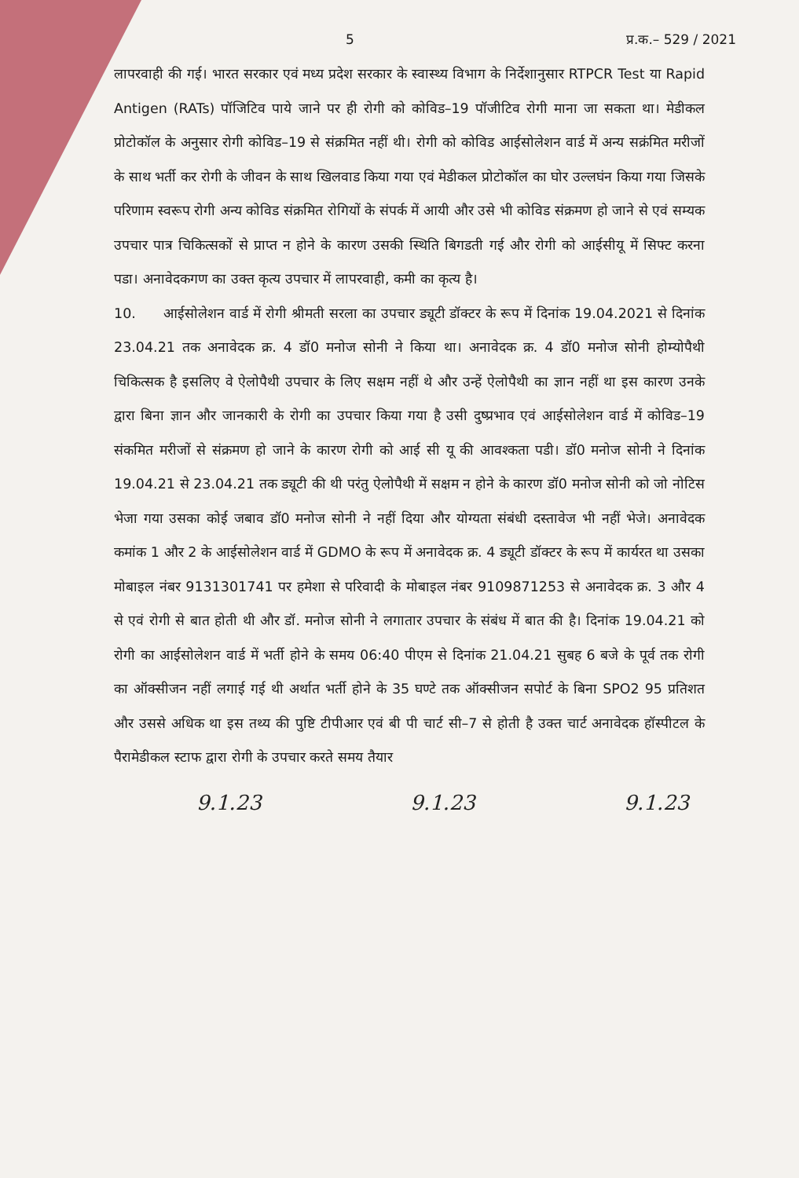5 प्र.क.– 529 / 2021
लापरवाही की गई। भारत सरकार एवं मध्य प्रदेश सरकार के स्वास्थ्य विभाग के निर्देशानुसार RTPCR Test या Rapid Antigen (RATs) पॉजिटिव पाये जाने पर ही रोगी को कोविड–19 पॉजीटिव रोगी माना जा सकता था। मेडीकल प्रोटोकॉल के अनुसार रोगी कोविड–19 से संक्रमित नहीं थी। रोगी को कोविड आईसोलेशन वार्ड में अन्य सक्रंमित मरीजों के साथ भर्ती कर रोगी के जीवन के साथ खिलवाड किया गया एवं मेडीकल प्रोटोकॉल का घोर उल्लघंन किया गया जिसके परिणाम स्वरूप रोगी अन्य कोविड संक्रमित रोगियों के संपर्क में आयी और उसे भी कोविड संक्रमण हो जाने से एवं सम्यक उपचार पात्र चिकित्सकों से प्राप्त न होने के कारण उसकी स्थिति बिगडती गई और रोगी को आईसीयू में सिफ्ट करना पडा। अनावेदकगण का उक्त कृत्य उपचार में लापरवाही, कमी का कृत्य है।
10. आईसोलेशन वार्ड में रोगी श्रीमती सरला का उपचार ड्यूटी डॉक्टर के रूप में दिनांक 19.04.2021 से दिनांक 23.04.21 तक अनावेदक क्र. 4 डॉ0 मनोज सोनी ने किया था। अनावेदक क्र. 4 डॉ0 मनोज सोनी होम्योपैथी चिकित्सक है इसलिए वे ऐलोपैथी उपचार के लिए सक्षम नहीं थे और उन्हें ऐलोपैथी का ज्ञान नहीं था इस कारण उनके द्वारा बिना ज्ञान और जानकारी के रोगी का उपचार किया गया है उसी दुष्प्रभाव एवं आईसोलेशन वार्ड में कोविड–19 संकमित मरीजों से संक्रमण हो जाने के कारण रोगी को आई सी यू की आवश्कता पडी। डॉ0 मनोज सोनी ने दिनांक 19.04.21 से 23.04.21 तक ड्यूटी की थी परंतु ऐलोपैथी में सक्षम न होने के कारण डॉ0 मनोज सोनी को जो नोटिस भेजा गया उसका कोई जबाव डॉ0 मनोज सोनी ने नहीं दिया और योग्यता संबंधी दस्तावेज भी नहीं भेजे। अनावेदक कमांक 1 और 2 के आईसोलेशन वार्ड में GDMO के रूप में अनावेदक क्र. 4 ड्यूटी डॉक्टर के रूप में कार्यरत था उसका मोबाइल नंबर 9131301741 पर हमेशा से परिवादी के मोबाइल नंबर 9109871253 से अनावेदक क्र. 3 और 4 से एवं रोगी से बात होती थी और डॉ. मनोज सोनी ने लगातार उपचार के संबंध में बात की है। दिनांक 19.04.21 को रोगी का आईसोलेशन वार्ड में भर्ती होने के समय 06:40 पीएम से दिनांक 21.04.21 सुबह 6 बजे के पूर्व तक रोगी का ऑक्सीजन नहीं लगाई गई थी अर्थात भर्ती होने के 35 घण्टे तक ऑक्सीजन सपोर्ट के बिना SPO2 95 प्रतिशत और उससे अधिक था इस तथ्य की पुष्टि टीपीआर एवं बी पी चार्ट सी–7 से होती है उक्त चार्ट अनावेदक हॉस्पीटल के पैरामेडीकल स्टाफ द्वारा रोगी के उपचार करते समय तैयार
9.1.23 9.1.23 9.1.23